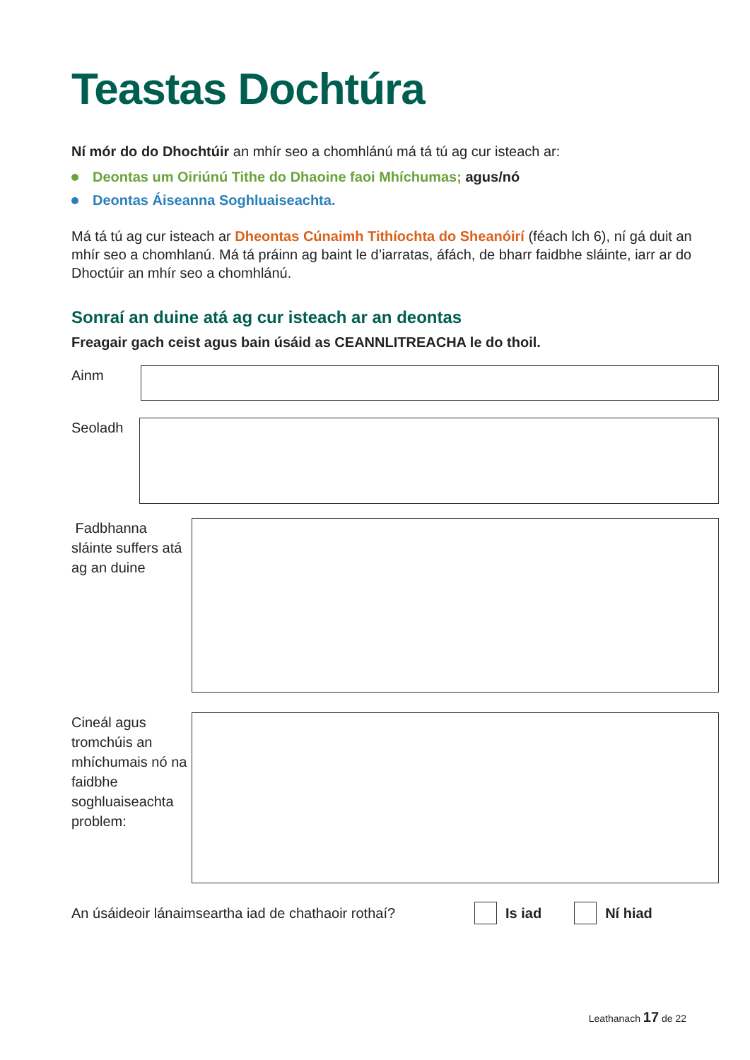Teastas Dochtúra
Ní mór do do Dhochtúir an mhír seo a chomhlánú má tá tú ag cur isteach ar:
Deontas um Oiriúnú Tithe do Dhaoine faoi Mhíchumas; agus/nó
Deontas Áiseanna Soghluaiseachta.
Má tá tú ag cur isteach ar Dheontas Cúnaimh Tithíochta do Sheanóirí (féach lch 6), ní gá duit an mhír seo a chomhlanú. Má tá práinn ag baint le d’iarratas, áfách, de bharr faidbhe sláinte, iarr ar do Dhoctúir an mhír seo a chomhlánú.
Sonraí an duine atá ag cur isteach ar an deontas
Freagair gach ceist agus bain úsáid as CEANNLITREACHA le do thoil.
Ainm
Seoladh
Fadbhanna sláinte suffers atá ag an duine
Cineál agus tromchúis an mhíchumais nó na faidbhe soghluaiseachta problem:
An úsáideoir lánaimseartha iad de chathaoir rothaí? Is iad Ní hiad
Leathanach 17 de 22